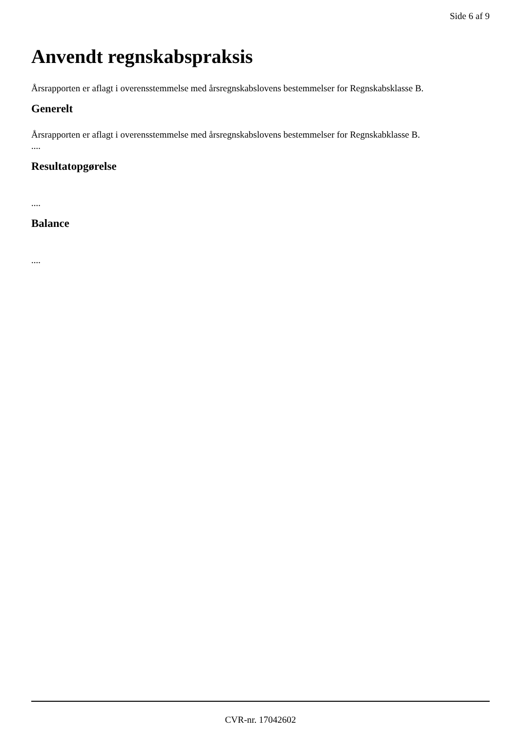Side 6 af 9
Anvendt regnskabspraksis
Årsrapporten er aflagt i overensstemmelse med årsregnskabslovens bestemmelser for Regnskabsklasse B.
Generelt
Årsrapporten er aflagt i overensstemmelse med årsregnskabslovens bestemmelser for Regnskabklasse B.
....
Resultatopgørelse
....
Balance
....
CVR-nr. 17042602